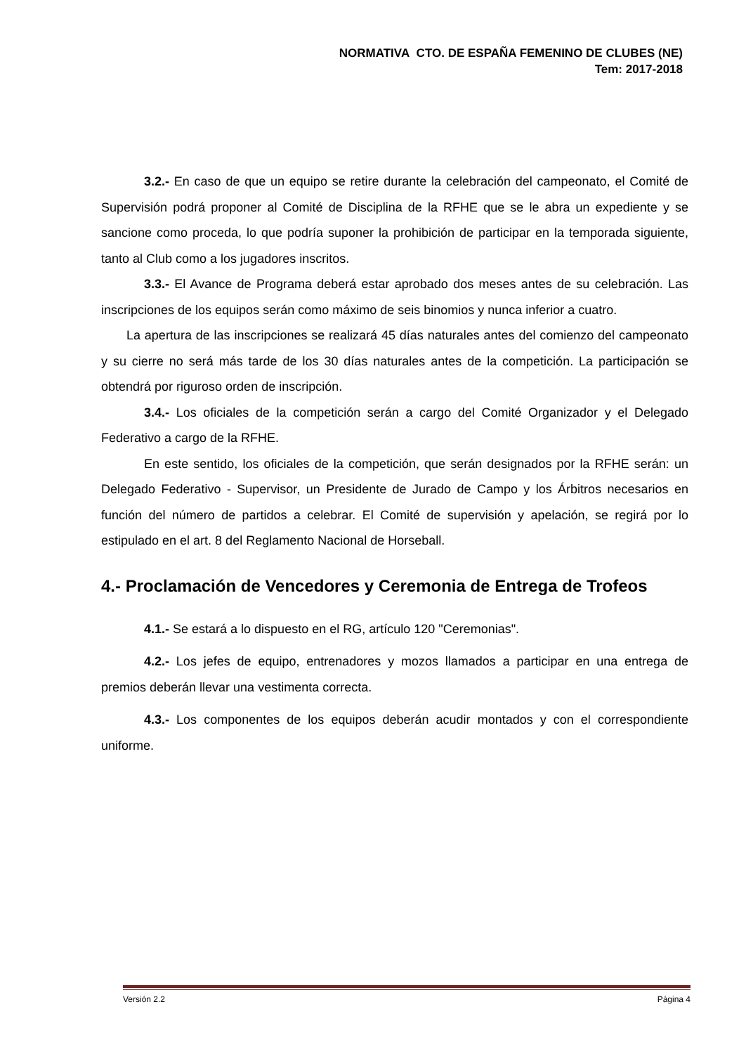NORMATIVA CTO. DE ESPAÑA FEMENINO DE CLUBES (NE)
Tem: 2017-2018
3.2.- En caso de que un equipo se retire durante la celebración del campeonato, el Comité de Supervisión podrá proponer al Comité de Disciplina de la RFHE que se le abra un expediente y se sancione como proceda, lo que podría suponer la prohibición de participar en la temporada siguiente, tanto al Club como a los jugadores inscritos.
3.3.- El Avance de Programa deberá estar aprobado dos meses antes de su celebración. Las inscripciones de los equipos serán como máximo de seis binomios y nunca inferior a cuatro.
La apertura de las inscripciones se realizará 45 días naturales antes del comienzo del campeonato y su cierre no será más tarde de los 30 días naturales antes de la competición. La participación se obtendrá por riguroso orden de inscripción.
3.4.- Los oficiales de la competición serán a cargo del Comité Organizador y el Delegado Federativo a cargo de la RFHE.
En este sentido, los oficiales de la competición, que serán designados por la RFHE serán: un Delegado Federativo - Supervisor, un Presidente de Jurado de Campo y los Árbitros necesarios en función del número de partidos a celebrar. El Comité de supervisión y apelación, se regirá por lo estipulado en el art. 8 del Reglamento Nacional de Horseball.
4.- Proclamación de Vencedores y Ceremonia de Entrega de Trofeos
4.1.- Se estará a lo dispuesto en el RG, artículo 120 "Ceremonias".
4.2.- Los jefes de equipo, entrenadores y mozos llamados a participar en una entrega de premios deberán llevar una vestimenta correcta.
4.3.- Los componentes de los equipos deberán acudir montados y con el correspondiente uniforme.
Versión 2.2 Página 4